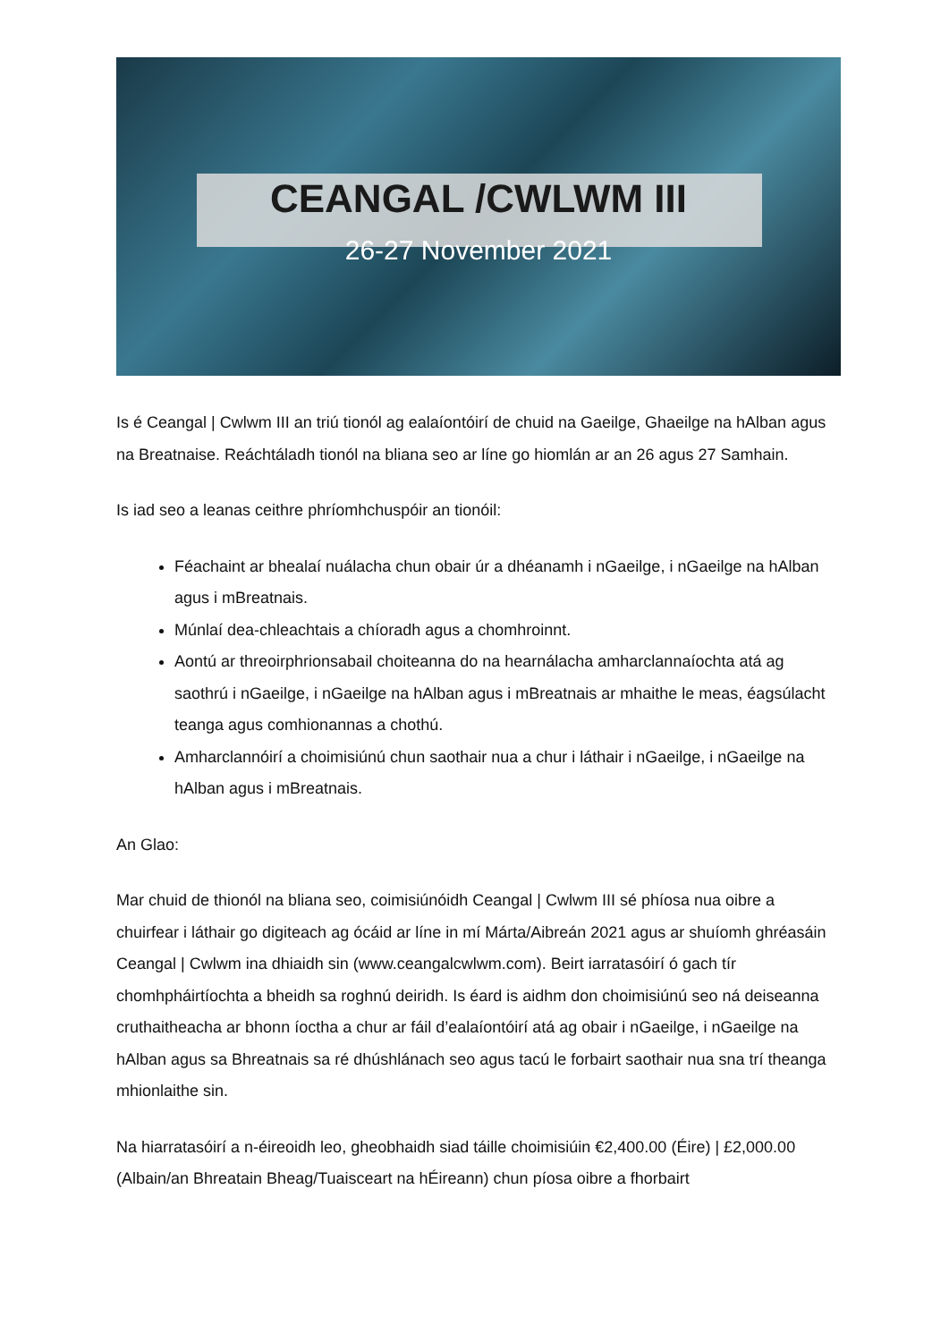CEANGAL /CWLWM III
26-27 November 2021
Is é Ceangal | Cwlwm III an triú tionól ag ealaíontóirí de chuid na Gaeilge, Ghaeilge na hAlban agus na Breatnaise. Reáchtáladh tionól na bliana seo ar líne go hiomlán ar an 26 agus 27 Samhain.
Is iad seo a leanas ceithre phríomhchuspóir an tionóil:
Féachaint ar bhealaí nuálacha chun obair úr a dhéanamh i nGaeilge, i nGaeilge na hAlban agus i mBreatnais.
Múnlaí dea-chleachtais a chíoradh agus a chomhroinnt.
Aontú ar threoirphrionsabail choiteanna do na hearnálacha amharclannaíochta atá ag saothrú i nGaeilge, i nGaeilge na hAlban agus i mBreatnais ar mhaithe le meas, éagsúlacht teanga agus comhionannas a chothú.
Amharclannóirí a choimisiúnú chun saothair nua a chur i láthair i nGaeilge, i nGaeilge na hAlban agus i mBreatnais.
An Glao:
Mar chuid de thionól na bliana seo, coimisiúnóidh Ceangal | Cwlwm III sé phíosa nua oibre a chuirfear i láthair go digiteach ag ócáid ar líne in mí Márta/Aibreán 2021 agus ar shuíomh ghréasáin Ceangal | Cwlwm ina dhiaidh sin (www.ceangalcwlwm.com). Beirt iarratasóirí ó gach tír chomhpháirtíochta a bheidh sa roghnú deiridh. Is éard is aidhm don choimisiúnú seo ná deiseanna cruthaitheacha ar bhonn íoctha a chur ar fáil d’ealaíontóirí atá ag obair i nGaeilge, i nGaeilge na hAlban agus sa Bhreatnais sa ré dhúshlánach seo agus tacú le forbairt saothair nua sna trí theanga mhionlaithe sin.
Na hiarratasóirí a n-éireoidh leo, gheobhaidh siad táille choimisiúin €2,400.00 (Éire) | £2,000.00 (Albain/an Bhreatain Bheag/Tuaisceart na hÉireann) chun píosa oibre a fhorbairt